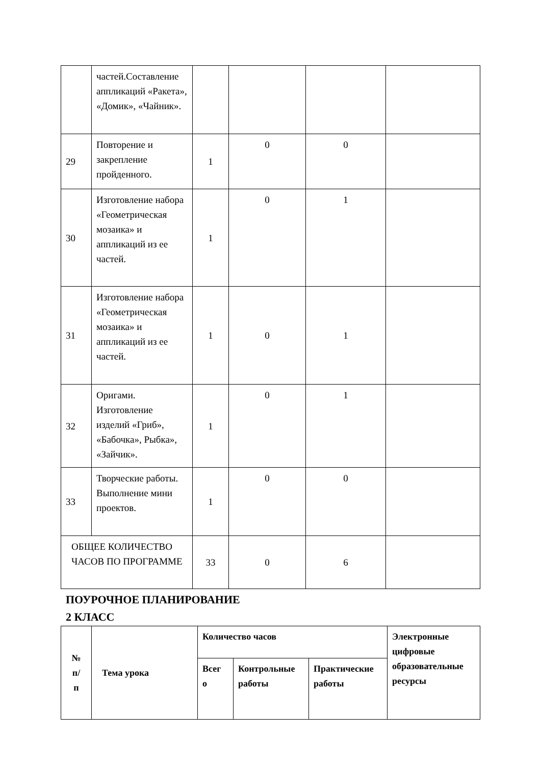| | частей.Составление аппликаций «Ракета», «Домик», «Чайник». | | | | |
| 29 | Повторение и закрепление пройденного. | 1 | 0 | 0 | |
| 30 | Изготовление набора «Геометрическая мозаика» и аппликаций из ее частей. | 1 | 0 | 1 | |
| 31 | Изготовление набора «Геометрическая мозаика» и аппликаций из ее частей. | 1 | 0 | 1 | |
| 32 | Оригами. Изготовление изделий «Гриб», «Бабочка», Рыбка», «Зайчик». | 1 | 0 | 1 | |
| 33 | Творческие работы. Выполнение мини проектов. | 1 | 0 | 0 | |
| ОБЩЕЕ КОЛИЧЕСТВО ЧАСОВ ПО ПРОГРАММЕ | | 33 | 0 | 6 | |
ПОУРОЧНОЕ ПЛАНИРОВАНИЕ
2 КЛАСС
| № п/ п | Тема урока | Количество часов | | | Электронные цифровые образовательные ресурсы |
| --- | --- | --- | --- | --- | --- |
| | | Всег о | Контрольные работы | Практические работы | |